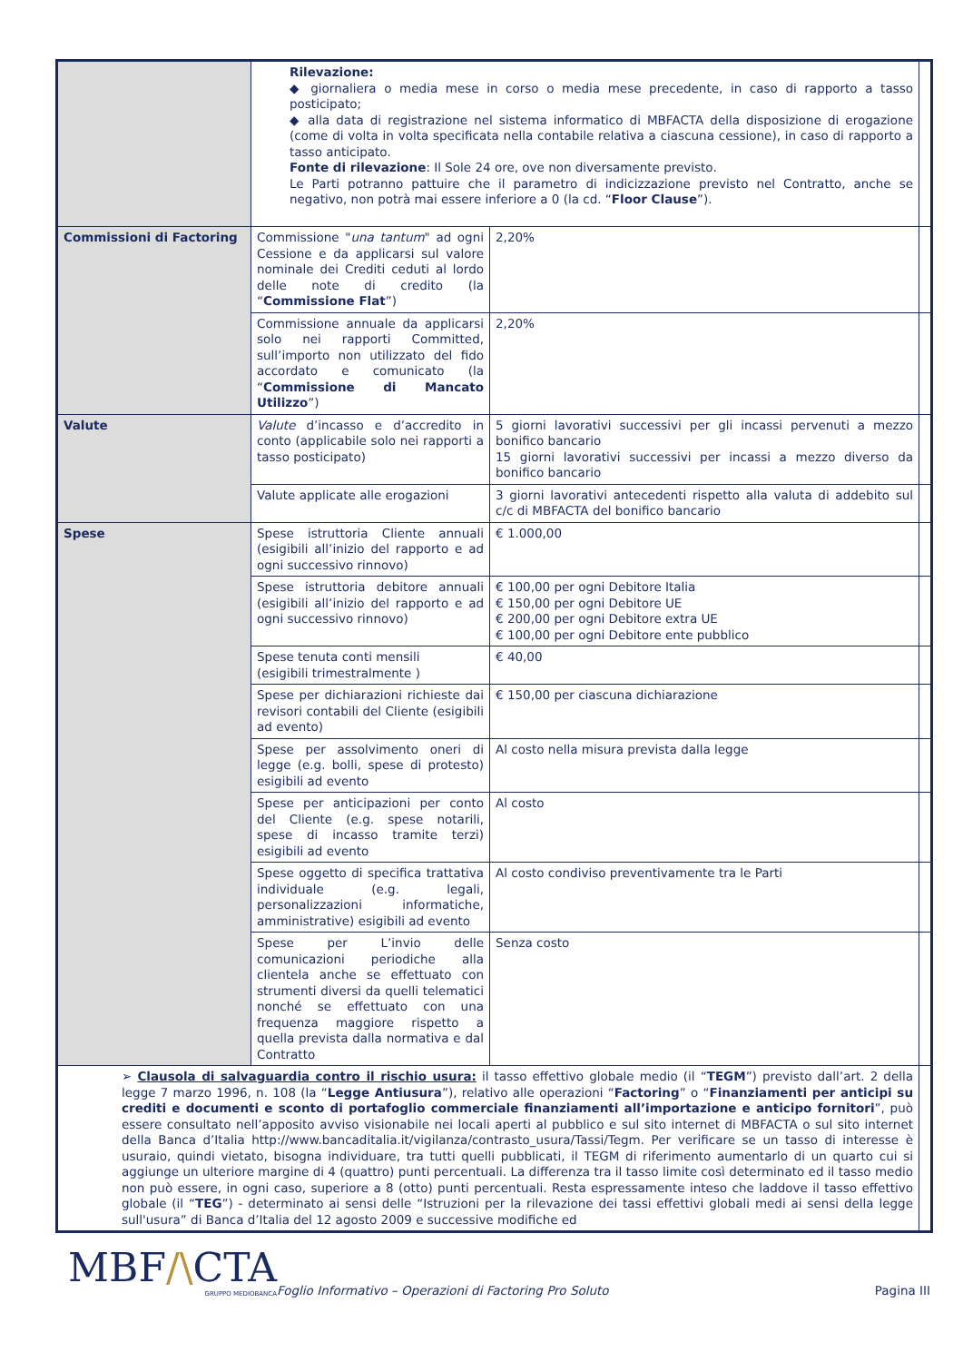| | Rilevazione: ◆ giornaliera o media mese in corso o media mese precedente, in caso di rapporto a tasso posticipato; ◆ alla data di registrazione nel sistema informatico di MBFACTA della disposizione di erogazione (come di volta in volta specificata nella contabile relativa a ciascuna cessione), in caso di rapporto a tasso anticipato. Fonte di rilevazione : Il Sole 24 ore, ove non diversamente previsto. Le Parti potranno pattuire che il parametro di indicizzazione previsto nel Contratto, anche se negativo, non potrà mai essere inferiore a 0 (la cd. “ Floor Clause ”). | | |
| Commissioni di Factoring | Commissione " una tantum " ad ogni Cessione e da applicarsi sul valore nominale dei Crediti ceduti al lordo delle note di credito (la “ Commissione Flat ”) | 2,20% | |
| | Commissione annuale da applicarsi solo nei rapporti Committed, sull’importo non utilizzato del fido accordato e comunicato (la “ Commissione di Mancato Utilizzo ”) | 2,20% | |
| Valute | Valute d’incasso e d’accredito in conto (applicabile solo nei rapporti a tasso posticipato) | 5 giorni lavorativi successivi per gli incassi pervenuti a mezzo bonifico bancario 15 giorni lavorativi successivi per incassi a mezzo diverso da bonifico bancario | |
| | Valute applicate alle erogazioni | 3 giorni lavorativi antecedenti rispetto alla valuta di addebito sul c/c di MBFACTA del bonifico bancario | |
| Spese | Spese istruttoria Cliente annuali (esigibili all’inizio del rapporto e ad ogni successivo rinnovo) | € 1.000,00 | |
| | Spese istruttoria debitore annuali (esigibili all’inizio del rapporto e ad ogni successivo rinnovo) | € 100,00 per ogni Debitore Italia € 150,00 per ogni Debitore UE € 200,00 per ogni Debitore extra UE € 100,00 per ogni Debitore ente pubblico | |
| | Spese tenuta conti mensili (esigibili trimestralmente ) | € 40,00 | |
| | Spese per dichiarazioni richieste dai revisori contabili del Cliente (esigibili ad evento) | € 150,00 per ciascuna dichiarazione | |
| | Spese per assolvimento oneri di legge (e.g. bolli, spese di protesto) esigibili ad evento | Al costo nella misura prevista dalla legge | |
| | Spese per anticipazioni per conto del Cliente (e.g. spese notarili, spese di incasso tramite terzi) esigibili ad evento | Al costo | |
| | Spese oggetto di specifica trattativa individuale (e.g. legali, personalizzazioni informatiche, amministrative) esigibili ad evento | Al costo condiviso preventivamente tra le Parti | |
| | Spese per L’invio delle comunicazioni periodiche alla clientela anche se effettuato con strumenti diversi da quelli telematici nonché se effettuato con una frequenza maggiore rispetto a quella prevista dalla normativa e dal Contratto | Senza costo | |
| ➢ Clausola di salvaguardia contro il rischio usura: il tasso effettivo globale medio (il “ TEGM ”) previsto dall’art. 2 della legge 7 marzo 1996, n. 108 (la “ Legge Antiusura ”), relativo alle operazioni “ Factoring ” o “ Finanziamenti per anticipi su crediti e documenti e sconto di portafoglio commerciale finanziamenti all’importazione e anticipo fornitori ”, può essere consultato nell’apposito avviso visionabile nei locali aperti al pubblico e sul sito internet di MBFACTA o sul sito internet della Banca d’Italia http://www.bancaditalia.it/vigilanza/contrasto_usura/Tassi/Tegm. Per verificare se un tasso di interesse è usuraio, quindi vietato, bisogna individuare, tra tutti quelli pubblicati, il TEGM di riferimento aumentarlo di un quarto cui si aggiunge un ulteriore margine di 4 (quattro) punti percentuali. La differenza tra il tasso limite così determinato ed il tasso medio non può essere, in ogni caso, superiore a 8 (otto) punti percentuali. Resta espressamente inteso che laddove il tasso effettivo globale (il “ TEG ”) - determinato ai sensi delle “Istruzioni per la rilevazione dei tassi effettivi globali medi ai sensi della legge sull'usura” di Banca d’Italia del 12 agosto 2009 e successive modifiche ed | | | |
MBF/\CTA
GRUPPO MEDIOBANCA
Foglio Informativo – Operazioni di Factoring Pro Soluto
Pagina III